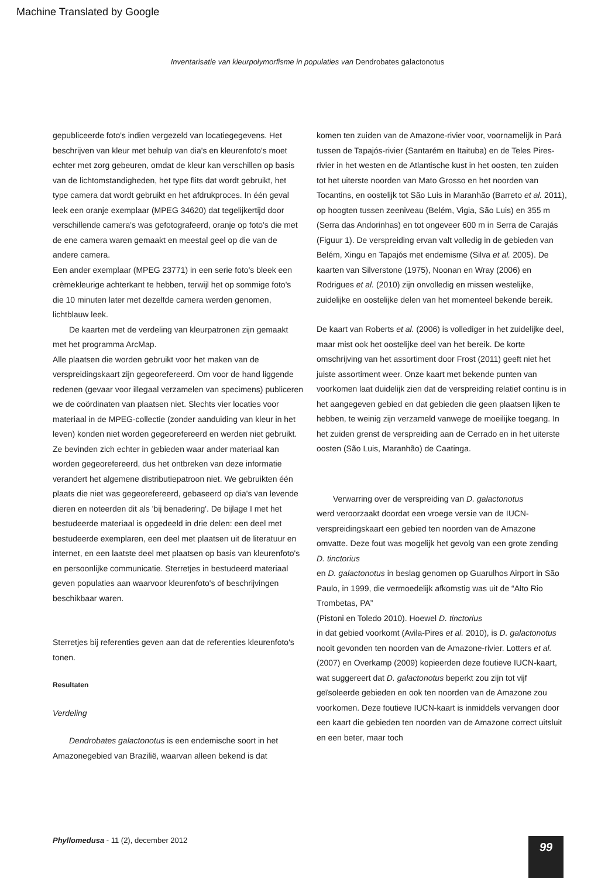Machine Translated by Google
Inventarisatie van kleurpolymorfisme in populaties van Dendrobates galactonotus
gepubliceerde foto's indien vergezeld van locatiegegevens. Het beschrijven van kleur met behulp van dia's en kleurenfoto's moet echter met zorg gebeuren, omdat de kleur kan verschillen op basis van de lichtomstandigheden, het type flits dat wordt gebruikt, het type camera dat wordt gebruikt en het afdrukproces. In één geval leek een oranje exemplaar (MPEG 34620) dat tegelijkertijd door verschillende camera's was gefotografeerd, oranje op foto's die met de ene camera waren gemaakt en meestal geel op die van de andere camera.
Een ander exemplaar (MPEG 23771) in een serie foto's bleek een crèmekleurige achterkant te hebben, terwijl het op sommige foto's die 10 minuten later met dezelfde camera werden genomen, lichtblauw leek.
De kaarten met de verdeling van kleurpatronen zijn gemaakt met het programma ArcMap.
Alle plaatsen die worden gebruikt voor het maken van de verspreidingskaart zijn gegeorefereerd. Om voor de hand liggende redenen (gevaar voor illegaal verzamelen van specimens) publiceren we de coördinaten van plaatsen niet. Slechts vier locaties voor materiaal in de MPEG-collectie (zonder aanduiding van kleur in het leven) konden niet worden gegeorefereerd en werden niet gebruikt.
Ze bevinden zich echter in gebieden waar ander materiaal kan worden gegeorefereerd, dus het ontbreken van deze informatie verandert het algemene distributiepatroon niet. We gebruikten één plaats die niet was gegeorefereerd, gebaseerd op dia's van levende dieren en noteerden dit als 'bij benadering'. De bijlage I met het bestudeerde materiaal is opgedeeld in drie delen: een deel met bestudeerde exemplaren, een deel met plaatsen uit de literatuur en internet, en een laatste deel met plaatsen op basis van kleurenfoto's en persoonlijke communicatie. Sterretjes in bestudeerd materiaal geven populaties aan waarvoor kleurenfoto's of beschrijvingen beschikbaar waren.
Sterretjes bij referenties geven aan dat de referenties kleurenfoto's tonen.
Resultaten
Verdeling
Dendrobates galactonotus is een endemische soort in het Amazonegebied van Brazilië, waarvan alleen bekend is dat
komen ten zuiden van de Amazone-rivier voor, voornamelijk in Pará tussen de Tapajós-rivier (Santarém en Itaituba) en de Teles Pires-rivier in het westen en de Atlantische kust in het oosten, ten zuiden tot het uiterste noorden van Mato Grosso en het noorden van Tocantins, en oostelijk tot São Luis in Maranhão (Barreto et al. 2011), op hoogten tussen zeeniveau (Belém, Vigia, São Luis) en 355 m (Serra das Andorinhas) en tot ongeveer 600 m in Serra de Carajás (Figuur 1). De verspreiding ervan valt volledig in de gebieden van Belém, Xingu en Tapajós met endemisme (Silva et al. 2005). De kaarten van Silverstone (1975), Noonan en Wray (2006) en Rodrigues et al. (2010) zijn onvolledig en missen westelijke, zuidelijke en oostelijke delen van het momenteel bekende bereik.
De kaart van Roberts et al. (2006) is vollediger in het zuidelijke deel, maar mist ook het oostelijke deel van het bereik. De korte omschrijving van het assortiment door Frost (2011) geeft niet het juiste assortiment weer. Onze kaart met bekende punten van voorkomen laat duidelijk zien dat de verspreiding relatief continu is in het aangegeven gebied en dat gebieden die geen plaatsen lijken te hebben, te weinig zijn verzameld vanwege de moeilijke toegang. In het zuiden grenst de verspreiding aan de Cerrado en in het uiterste oosten (São Luis, Maranhão) de Caatinga.
Verwarring over de verspreiding van D. galactonotus
werd veroorzaakt doordat een vroege versie van de IUCN-verspreidingskaart een gebied ten noorden van de Amazone omvatte. Deze fout was mogelijk het gevolg van een grote zending D. tinctorius
en D. galactonotus in beslag genomen op Guarulhos Airport in São Paulo, in 1999, die vermoedelijk afkomstig was uit de “Alto Rio Trombetas, PA”
(Pistoni en Toledo 2010). Hoewel D. tinctorius
in dat gebied voorkomt (Avila-Pires et al. 2010), is D. galactonotus nooit gevonden ten noorden van de Amazone-rivier. Lotters et al. (2007) en Overkamp (2009) kopieerden deze foutieve IUCN-kaart, wat suggereert dat D. galactonotus beperkt zou zijn tot vijf geïsoleerde gebieden en ook ten noorden van de Amazone zou voorkomen. Deze foutieve IUCN-kaart is inmiddels vervangen door een kaart die gebieden ten noorden van de Amazone correct uitsluit en een beter, maar toch
Phyllomedusa - 11 (2), december 2012
99